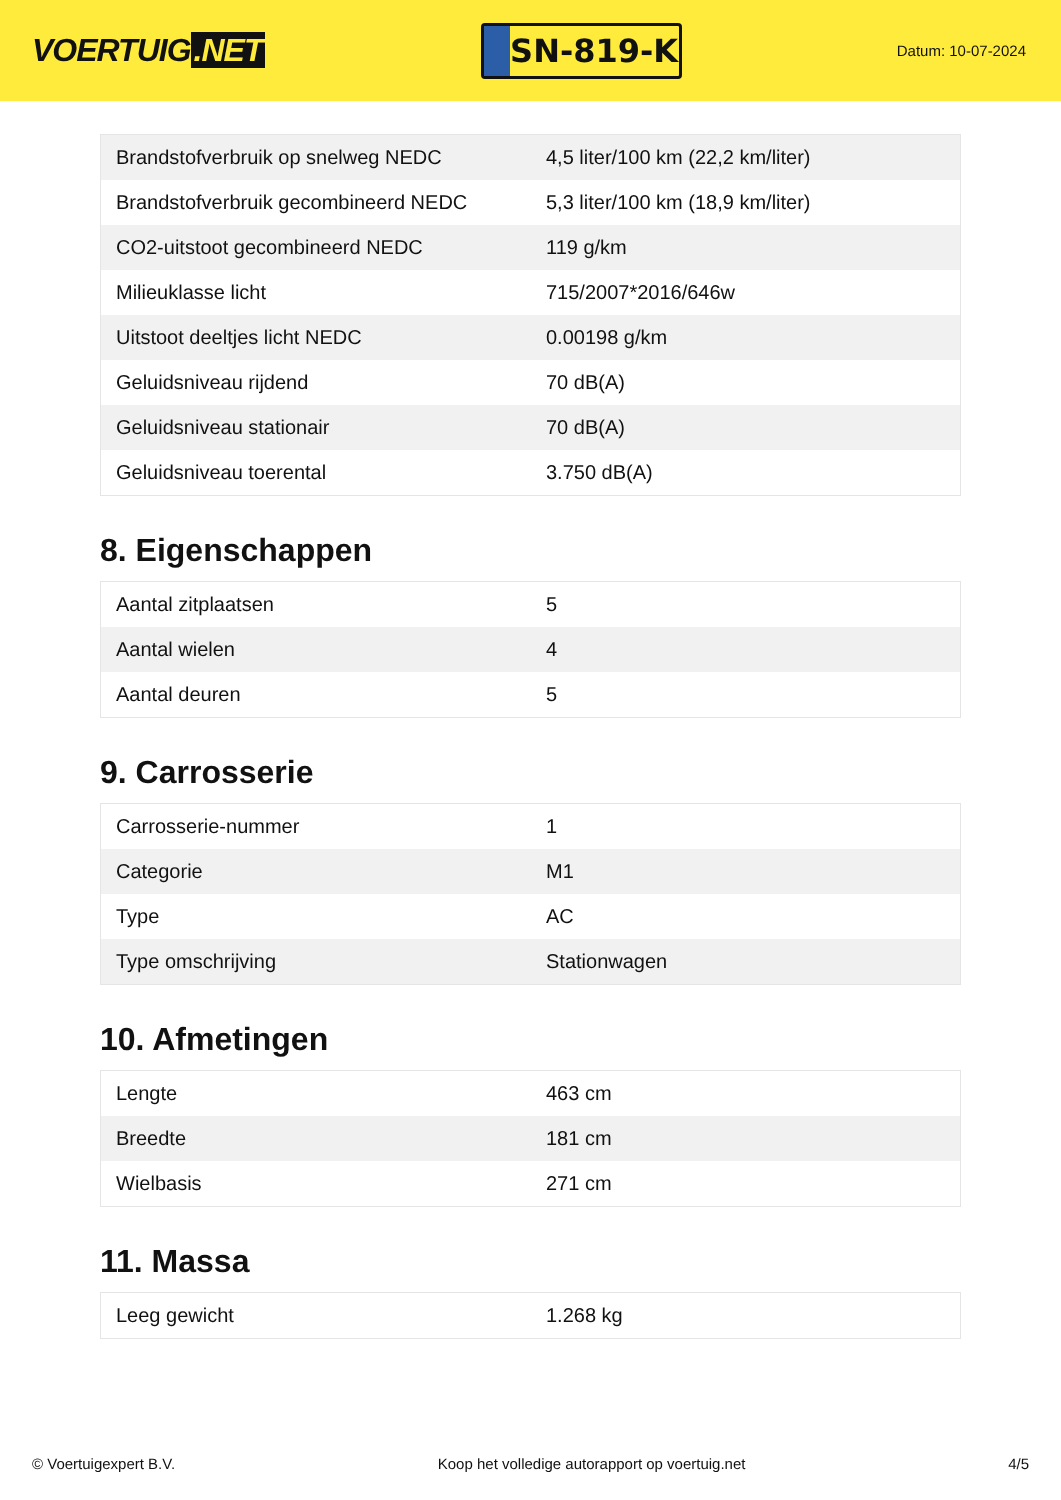VOERTUIG.NET
SN-819-K
Datum: 10-07-2024
| Brandstofverbruik op snelweg NEDC | 4,5 liter/100 km (22,2 km/liter) |
| Brandstofverbruik gecombineerd NEDC | 5,3 liter/100 km (18,9 km/liter) |
| CO2-uitstoot gecombineerd NEDC | 119 g/km |
| Milieuklasse licht | 715/2007*2016/646w |
| Uitstoot deeltjes licht NEDC | 0.00198 g/km |
| Geluidsniveau rijdend | 70 dB(A) |
| Geluidsniveau stationair | 70 dB(A) |
| Geluidsniveau toerental | 3.750 dB(A) |
8. Eigenschappen
| Aantal zitplaatsen | 5 |
| Aantal wielen | 4 |
| Aantal deuren | 5 |
9. Carrosserie
| Carrosserie-nummer | 1 |
| Categorie | M1 |
| Type | AC |
| Type omschrijving | Stationwagen |
10. Afmetingen
| Lengte | 463 cm |
| Breedte | 181 cm |
| Wielbasis | 271 cm |
11. Massa
| Leeg gewicht | 1.268 kg |
© Voertuigexpert B.V. Koop het volledige autorapport op voertuig.net 4/5